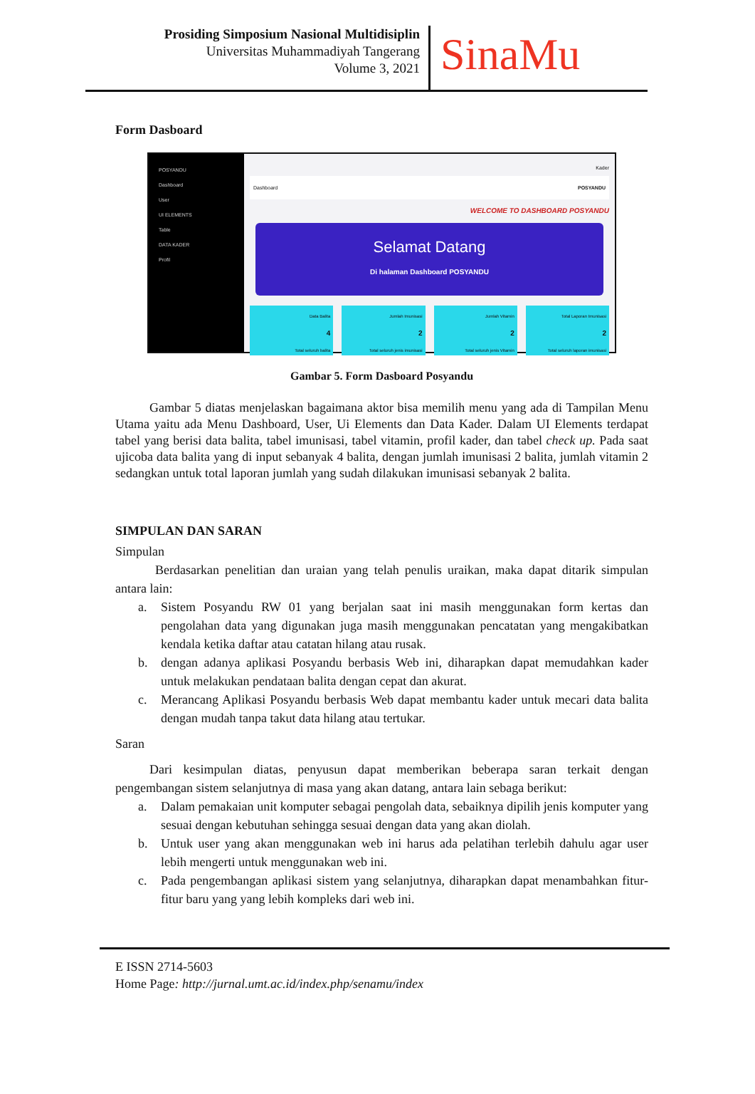Prosiding Simposium Nasional Multidisiplin
Universitas Muhammadiyah Tangerang
Volume 3, 2021
SinaMu
Form Dasboard
POSYANDU
Dashboard
User
UI ELEMENTS
Table
DATA KADER
Profil
Kader
Dashboard POSYANDU
WELCOME TO DASHBOARD POSYANDU
Selamat Datang
Di halaman Dashboard POSYANDU
Data Balita
4
Total seluruh balita
Jumlah Imunisasi
2
Total seluruh jenis imunisasi
Jumlah Vitamin
2
Total seluruh jenis Vitamin
Total Laporan Imunisasi
2
Total seluruh laporan imunisasi
Gambar 5. Form Dasboard Posyandu
Gambar 5 diatas menjelaskan bagaimana aktor bisa memilih menu yang ada di Tampilan Menu Utama yaitu ada Menu Dashboard, User, Ui Elements dan Data Kader. Dalam UI Elements terdapat tabel yang berisi data balita, tabel imunisasi, tabel vitamin, profil kader, dan tabel check up. Pada saat ujicoba data balita yang di input sebanyak 4 balita, dengan jumlah imunisasi 2 balita, jumlah vitamin 2 sedangkan untuk total laporan jumlah yang sudah dilakukan imunisasi sebanyak 2 balita.
SIMPULAN DAN SARAN
Simpulan
Berdasarkan penelitian dan uraian yang telah penulis uraikan, maka dapat ditarik simpulan antara lain:
a. Sistem Posyandu RW 01 yang berjalan saat ini masih menggunakan form kertas dan pengolahan data yang digunakan juga masih menggunakan pencatatan yang mengakibatkan kendala ketika daftar atau catatan hilang atau rusak.
b. dengan adanya aplikasi Posyandu berbasis Web ini, diharapkan dapat memudahkan kader untuk melakukan pendataan balita dengan cepat dan akurat.
c. Merancang Aplikasi Posyandu berbasis Web dapat membantu kader untuk mecari data balita dengan mudah tanpa takut data hilang atau tertukar.
Saran
Dari kesimpulan diatas, penyusun dapat memberikan beberapa saran terkait dengan pengembangan sistem selanjutnya di masa yang akan datang, antara lain sebaga berikut:
a. Dalam pemakaian unit komputer sebagai pengolah data, sebaiknya dipilih jenis komputer yang sesuai dengan kebutuhan sehingga sesuai dengan data yang akan diolah.
b. Untuk user yang akan menggunakan web ini harus ada pelatihan terlebih dahulu agar user lebih mengerti untuk menggunakan web ini.
c. Pada pengembangan aplikasi sistem yang selanjutnya, diharapkan dapat menambahkan fitur-fitur baru yang yang lebih kompleks dari web ini.
E ISSN 2714-5603
Home Page: http://jurnal.umt.ac.id/index.php/senamu/index